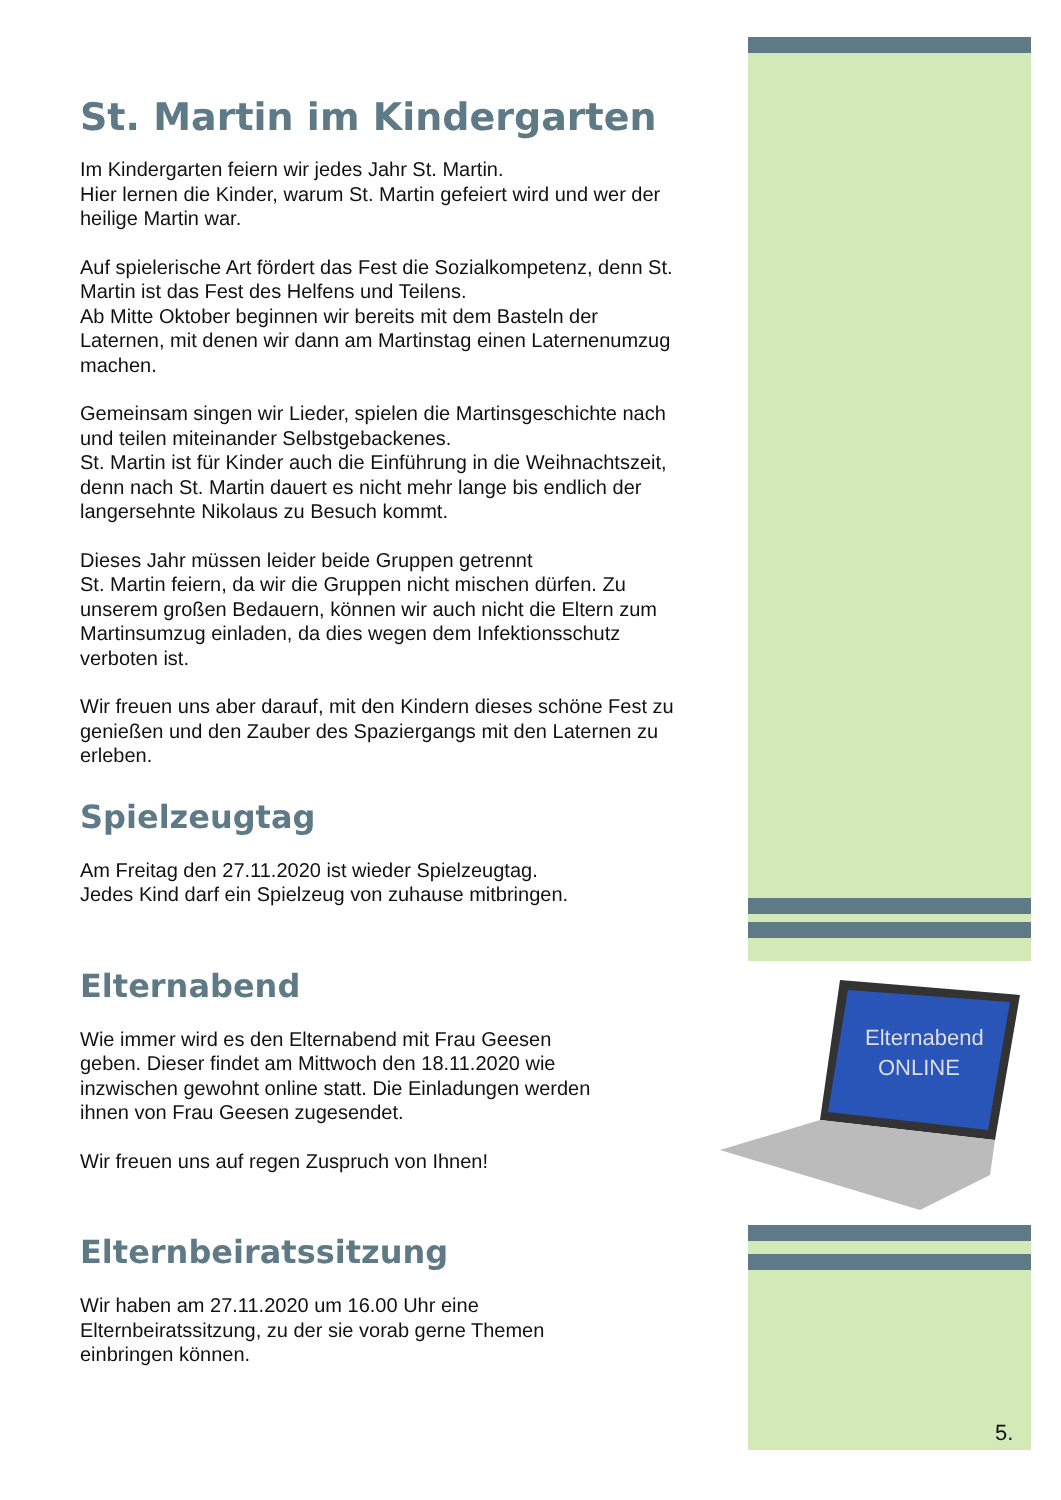Elternabend
ONLINE
St. Martin im Kindergarten
Im Kindergarten feiern wir jedes Jahr St. Martin.
Hier lernen die Kinder, warum St. Martin gefeiert wird und wer der heilige Martin war.
Auf spielerische Art fördert das Fest die Sozialkompetenz, denn St. Martin ist das Fest des Helfens und Teilens.
Ab Mitte Oktober beginnen wir bereits mit dem Basteln der Laternen, mit denen wir dann am Martinstag einen Laternenumzug machen.
Gemeinsam singen wir Lieder, spielen die Martinsgeschichte nach und teilen miteinander Selbstgebackenes.
St. Martin ist für Kinder auch die Einführung in die Weihnachtszeit, denn nach St. Martin dauert es nicht mehr lange bis endlich der langersehnte Nikolaus zu Besuch kommt.
Dieses Jahr müssen leider beide Gruppen getrennt
St. Martin feiern, da wir die Gruppen nicht mischen dürfen. Zu unserem großen Bedauern, können wir auch nicht die Eltern zum Martinsumzug einladen, da dies wegen dem Infektionsschutz verboten ist.
Wir freuen uns aber darauf, mit den Kindern dieses schöne Fest zu genießen und den Zauber des Spaziergangs mit den Laternen zu erleben.
Spielzeugtag
Am Freitag den 27.11.2020 ist wieder Spielzeugtag.
Jedes Kind darf ein Spielzeug von zuhause mitbringen.
Elternabend
Wie immer wird es den Elternabend mit Frau Geesen geben. Dieser findet am Mittwoch den 18.11.2020 wie inzwischen gewohnt online statt. Die Einladungen werden ihnen von Frau Geesen zugesendet.
Wir freuen uns auf regen Zuspruch von Ihnen!
Elternbeiratssitzung
Wir haben am 27.11.2020 um 16.00 Uhr eine Elternbeiratssitzung, zu der sie vorab gerne Themen einbringen können.
5.